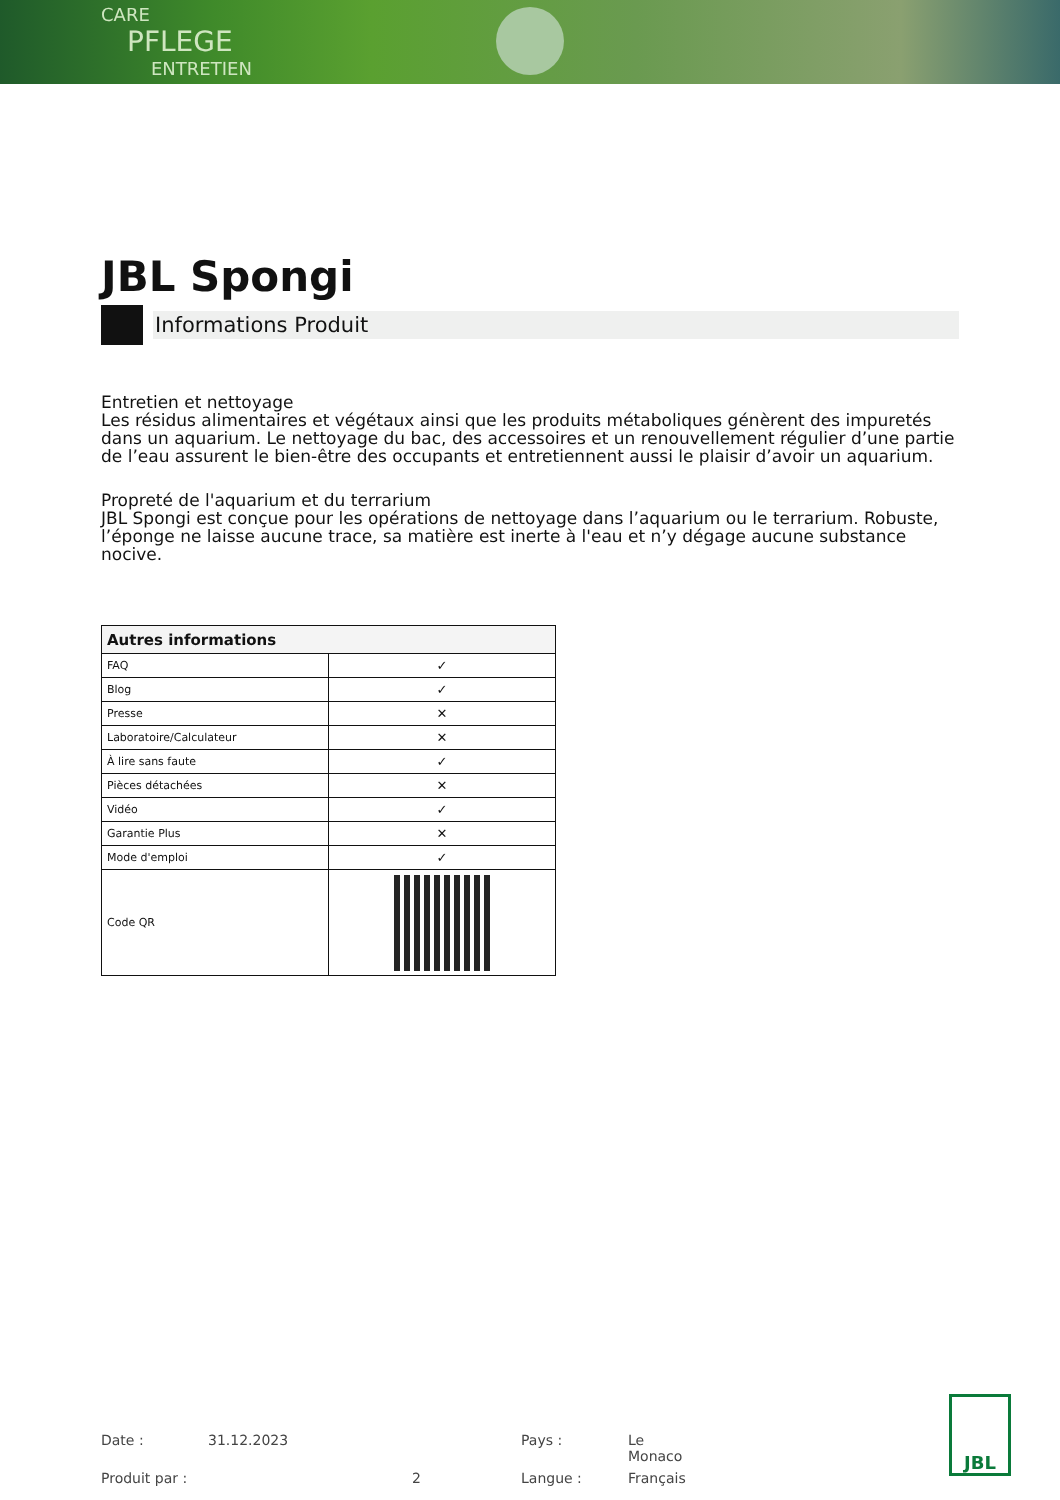CARE
PFLEGE
ENTRETIEN
JBL Spongi
Informations Produit
Entretien et nettoyage
Les résidus alimentaires et végétaux ainsi que les produits métaboliques génèrent des impuretés dans un aquarium. Le nettoyage du bac, des accessoires et un renouvellement régulier d’une partie de l’eau assurent le bien-être des occupants et entretiennent aussi le plaisir d’avoir un aquarium.
Propreté de l'aquarium et du terrarium
JBL Spongi est conçue pour les opérations de nettoyage dans l’aquarium ou le terrarium. Robuste, l’éponge ne laisse aucune trace, sa matière est inerte à l'eau et n’y dégage aucune substance nocive.
| Autres informations | |
| --- | --- |
| FAQ | ✓ |
| Blog | ✓ |
| Presse | ✕ |
| Laboratoire/Calculateur | ✕ |
| À lire sans faute | ✓ |
| Pièces détachées | ✕ |
| Vidéo | ✓ |
| Garantie Plus | ✕ |
| Mode d'emploi | ✓ |
| Code QR | |
Date : 31.12.2023 Pays : Le Monaco Produit par : 2 Langue : Français
JBL